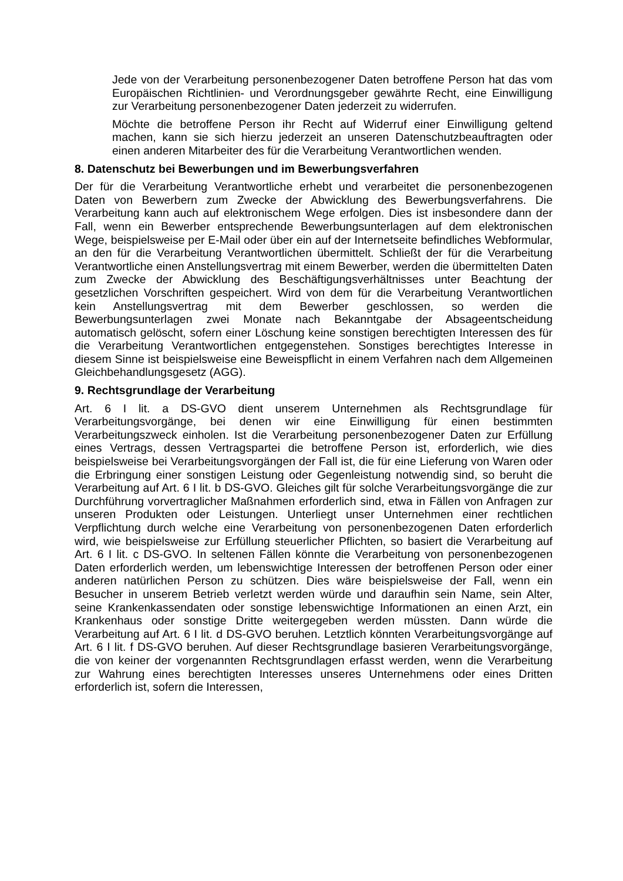Jede von der Verarbeitung personenbezogener Daten betroffene Person hat das vom Europäischen Richtlinien- und Verordnungsgeber gewährte Recht, eine Einwilligung zur Verarbeitung personenbezogener Daten jederzeit zu widerrufen.
Möchte die betroffene Person ihr Recht auf Widerruf einer Einwilligung geltend machen, kann sie sich hierzu jederzeit an unseren Datenschutzbeauftragten oder einen anderen Mitarbeiter des für die Verarbeitung Verantwortlichen wenden.
8. Datenschutz bei Bewerbungen und im Bewerbungsverfahren
Der für die Verarbeitung Verantwortliche erhebt und verarbeitet die personenbezogenen Daten von Bewerbern zum Zwecke der Abwicklung des Bewerbungsverfahrens. Die Verarbeitung kann auch auf elektronischem Wege erfolgen. Dies ist insbesondere dann der Fall, wenn ein Bewerber entsprechende Bewerbungsunterlagen auf dem elektronischen Wege, beispielsweise per E-Mail oder über ein auf der Internetseite befindliches Webformular, an den für die Verarbeitung Verantwortlichen übermittelt. Schließt der für die Verarbeitung Verantwortliche einen Anstellungsvertrag mit einem Bewerber, werden die übermittelten Daten zum Zwecke der Abwicklung des Beschäftigungsverhältnisses unter Beachtung der gesetzlichen Vorschriften gespeichert. Wird von dem für die Verarbeitung Verantwortlichen kein Anstellungsvertrag mit dem Bewerber geschlossen, so werden die Bewerbungsunterlagen zwei Monate nach Bekanntgabe der Absageentscheidung automatisch gelöscht, sofern einer Löschung keine sonstigen berechtigten Interessen des für die Verarbeitung Verantwortlichen entgegenstehen. Sonstiges berechtigtes Interesse in diesem Sinne ist beispielsweise eine Beweispflicht in einem Verfahren nach dem Allgemeinen Gleichbehandlungsgesetz (AGG).
9. Rechtsgrundlage der Verarbeitung
Art. 6 I lit. a DS-GVO dient unserem Unternehmen als Rechtsgrundlage für Verarbeitungsvorgänge, bei denen wir eine Einwilligung für einen bestimmten Verarbeitungszweck einholen. Ist die Verarbeitung personenbezogener Daten zur Erfüllung eines Vertrags, dessen Vertragspartei die betroffene Person ist, erforderlich, wie dies beispielsweise bei Verarbeitungsvorgängen der Fall ist, die für eine Lieferung von Waren oder die Erbringung einer sonstigen Leistung oder Gegenleistung notwendig sind, so beruht die Verarbeitung auf Art. 6 I lit. b DS-GVO. Gleiches gilt für solche Verarbeitungsvorgänge die zur Durchführung vorvertraglicher Maßnahmen erforderlich sind, etwa in Fällen von Anfragen zur unseren Produkten oder Leistungen. Unterliegt unser Unternehmen einer rechtlichen Verpflichtung durch welche eine Verarbeitung von personenbezogenen Daten erforderlich wird, wie beispielsweise zur Erfüllung steuerlicher Pflichten, so basiert die Verarbeitung auf Art. 6 I lit. c DS-GVO. In seltenen Fällen könnte die Verarbeitung von personenbezogenen Daten erforderlich werden, um lebenswichtige Interessen der betroffenen Person oder einer anderen natürlichen Person zu schützen. Dies wäre beispielsweise der Fall, wenn ein Besucher in unserem Betrieb verletzt werden würde und daraufhin sein Name, sein Alter, seine Krankenkassendaten oder sonstige lebenswichtige Informationen an einen Arzt, ein Krankenhaus oder sonstige Dritte weitergegeben werden müssten. Dann würde die Verarbeitung auf Art. 6 I lit. d DS-GVO beruhen. Letztlich könnten Verarbeitungsvorgänge auf Art. 6 I lit. f DS-GVO beruhen. Auf dieser Rechtsgrundlage basieren Verarbeitungsvorgänge, die von keiner der vorgenannten Rechtsgrundlagen erfasst werden, wenn die Verarbeitung zur Wahrung eines berechtigten Interesses unseres Unternehmens oder eines Dritten erforderlich ist, sofern die Interessen,